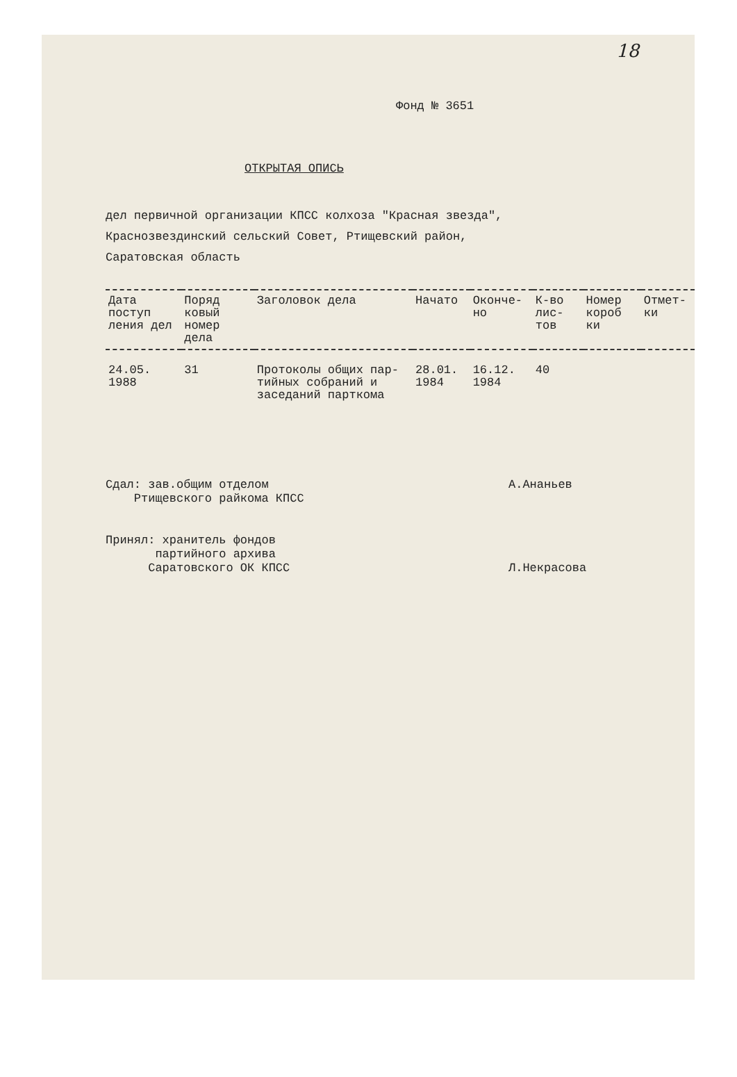18
Фонд № 3651
ОТКРЫТАЯ ОПИСЬ
дел первичной организации КПСС колхоза "Красная звезда",
Краснозвездинский сельский Совет, Ртищевский район,
Саратовская область
| Дата поступ ления дел | Поряд ковый номер дела | Заголовок дела | Начато | Оконче- но | К-во лис- тов | Номер короб ки | Отмет- ки |
| --- | --- | --- | --- | --- | --- | --- | --- |
| 24.05. 1988 | 31 | Протоколы общих пар- тийных собраний и заседаний парткома | 28.01. 1984 | 16.12. 1984 | 40 | | |
Сдал: зав.общим отделом
Ртищевского райкома КПСС
А.Ананьев
Принял: хранитель фондов
партийного архива
Саратовского ОК КПСС
Л.Некрасова